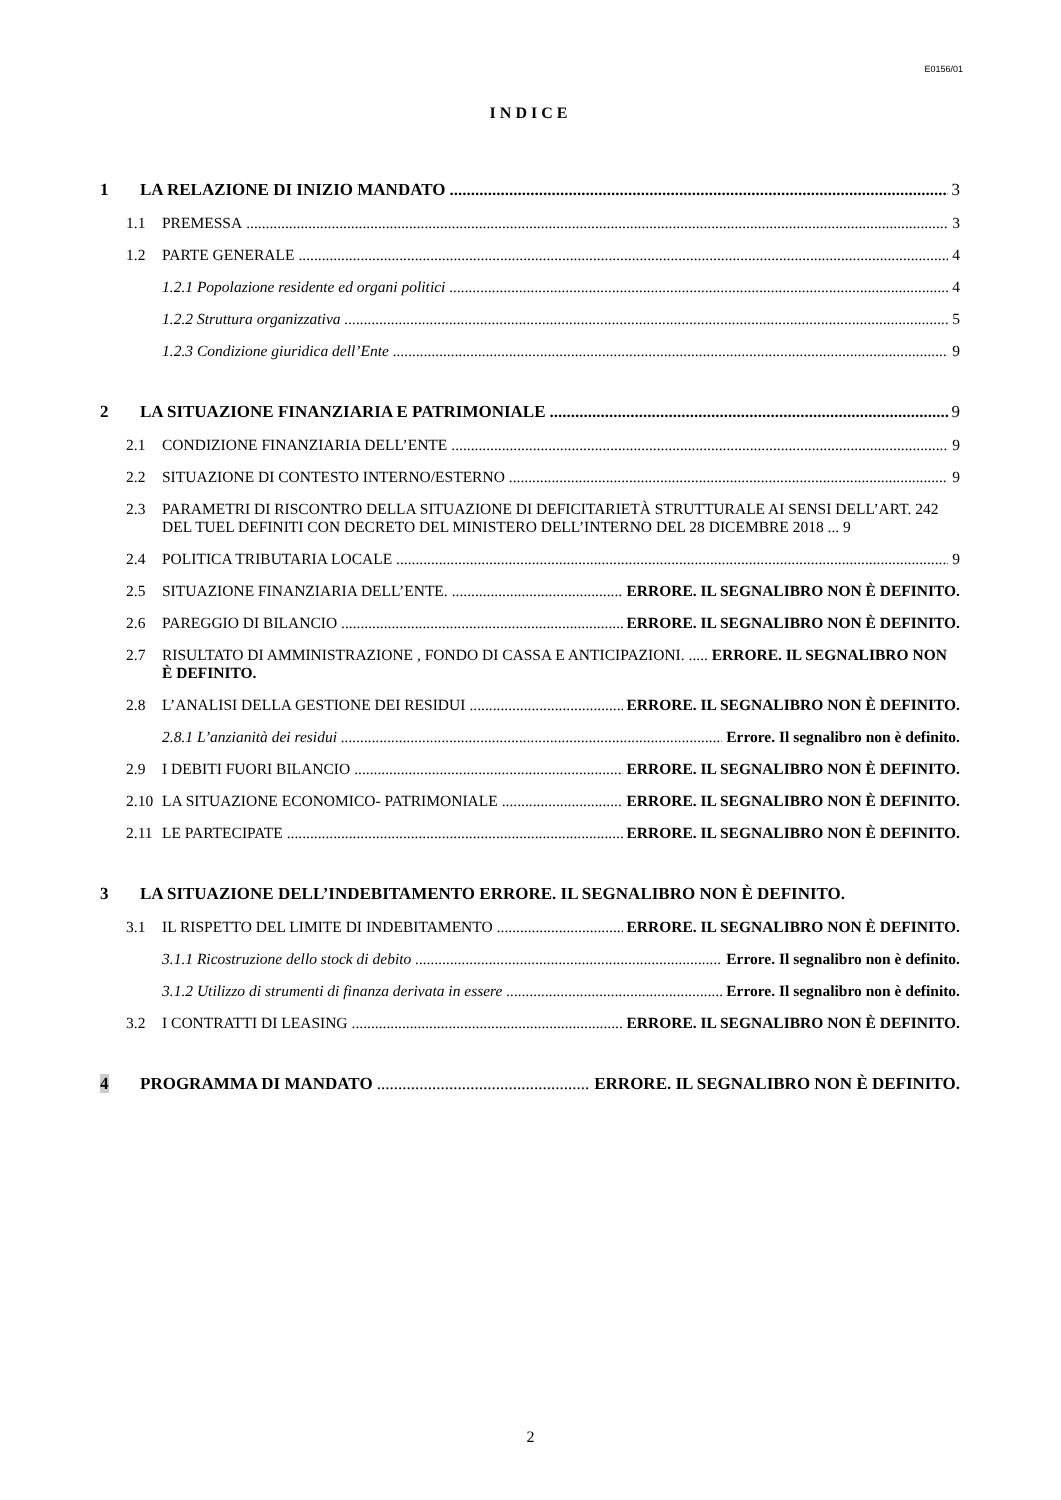E0156/01
INDICE
1 LA RELAZIONE DI INIZIO MANDATO 3
1.1 PREMESSA 3
1.2 PARTE GENERALE 4
1.2.1 Popolazione residente ed organi politici 4
1.2.2 Struttura organizzativa 5
1.2.3 Condizione giuridica dell’Ente 9
2 LA SITUAZIONE FINANZIARIA E PATRIMONIALE 9
2.1 CONDIZIONE FINANZIARIA DELL’ENTE 9
2.2 SITUAZIONE DI CONTESTO INTERNO/ESTERNO 9
2.3 PARAMETRI DI RISCONTRO DELLA SITUAZIONE DI DEFICITARIETÀ STRUTTURALE AI SENSI DELL’ART. 242 DEL TUEL DEFINITI CON DECRETO DEL MINISTERO DELL’INTERNO DEL 28 DICEMBRE 2018 ... 9
2.4 POLITICA TRIBUTARIA LOCALE 9
2.5 SITUAZIONE FINANZIARIA DELL’ENTE. ERRORE. IL SEGNALIBRO NON È DEFINITO.
2.6 PAREGGIO DI BILANCIO ERRORE. IL SEGNALIBRO NON È DEFINITO.
2.7 RISULTATO DI AMMINISTRAZIONE , FONDO DI CASSA E ANTICIPAZIONI. ..... ERRORE. IL SEGNALIBRO NON È DEFINITO.
2.8 L’ANALISI DELLA GESTIONE DEI RESIDUI ERRORE. IL SEGNALIBRO NON È DEFINITO.
2.8.1 L’anzianità dei residui Errore. Il segnalibro non è definito.
2.9 I DEBITI FUORI BILANCIO ERRORE. IL SEGNALIBRO NON È DEFINITO.
2.10 LA SITUAZIONE ECONOMICO- PATRIMONIALE ERRORE. IL SEGNALIBRO NON È DEFINITO.
2.11 LE PARTECIPATE ERRORE. IL SEGNALIBRO NON È DEFINITO.
3 LA SITUAZIONE DELL’INDEBITAMENTO ERRORE. IL SEGNALIBRO NON È DEFINITO.
3.1 IL RISPETTO DEL LIMITE DI INDEBITAMENTO ERRORE. IL SEGNALIBRO NON È DEFINITO.
3.1.1 Ricostruzione dello stock di debito Errore. Il segnalibro non è definito.
3.1.2 Utilizzo di strumenti di finanza derivata in essere Errore. Il segnalibro non è definito.
3.2 I CONTRATTI DI LEASING ERRORE. IL SEGNALIBRO NON È DEFINITO.
4 PROGRAMMA DI MANDATO ERRORE. IL SEGNALIBRO NON È DEFINITO.
2